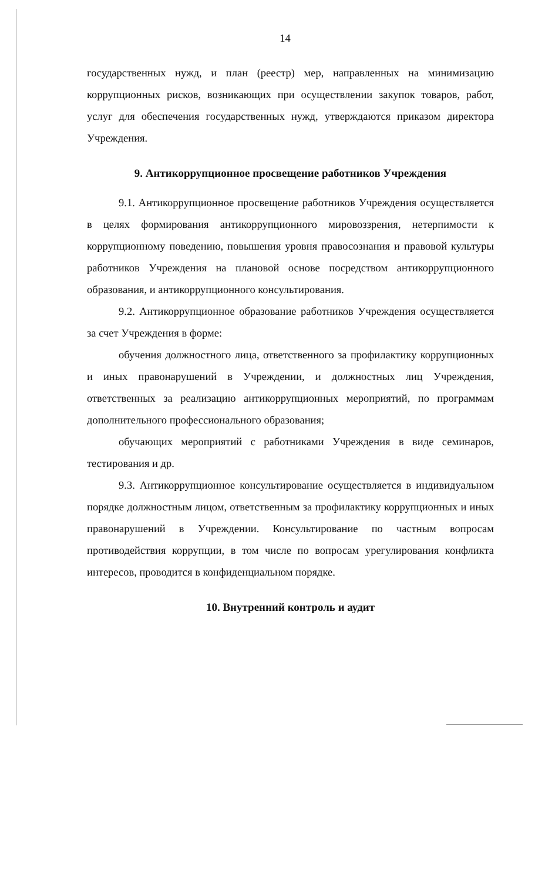14
государственных нужд, и план (реестр) мер, направленных на минимизацию коррупционных рисков, возникающих при осуществлении закупок товаров, работ, услуг для обеспечения государственных нужд, утверждаются приказом директора Учреждения.
9. Антикоррупционное просвещение работников Учреждения
9.1. Антикоррупционное просвещение работников Учреждения осуществляется в целях формирования антикоррупционного мировоззрения, нетерпимости к коррупционному поведению, повышения уровня правосознания и правовой культуры работников Учреждения на плановой основе посредством антикоррупционного образования, и антикоррупционного консультирования.
9.2. Антикоррупционное образование работников Учреждения осуществляется за счет Учреждения в форме:
обучения должностного лица, ответственного за профилактику коррупционных и иных правонарушений в Учреждении, и должностных лиц Учреждения, ответственных за реализацию антикоррупционных мероприятий, по программам дополнительного профессионального образования;
обучающих мероприятий с работниками Учреждения в виде семинаров, тестирования и др.
9.3. Антикоррупционное консультирование осуществляется в индивидуальном порядке должностным лицом, ответственным за профилактику коррупционных и иных правонарушений в Учреждении. Консультирование по частным вопросам противодействия коррупции, в том числе по вопросам урегулирования конфликта интересов, проводится в конфиденциальном порядке.
10. Внутренний контроль и аудит